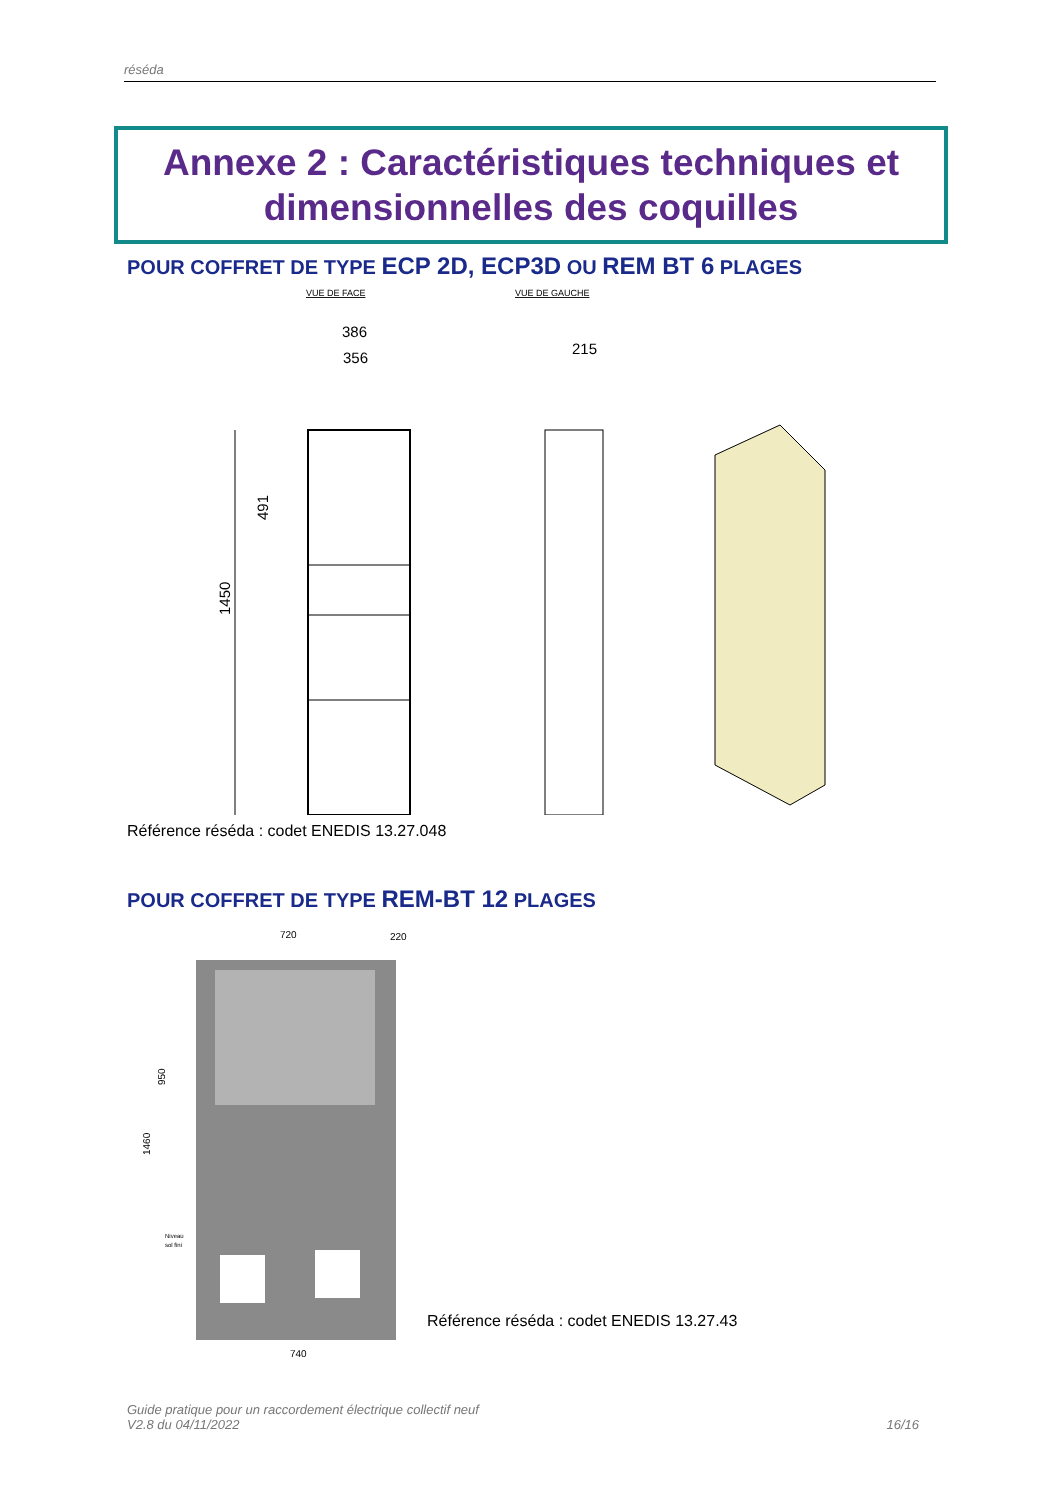réséda
Annexe 2 : Caractéristiques techniques et dimensionnelles des coquilles
POUR COFFRET DE TYPE ECP 2D, ECP3D OU REM BT 6 PLAGES
VUE DE FACE
VUE DE GAUCHE
386
356
215
1450
491
Référence réséda : codet ENEDIS 13.27.048
POUR COFFRET DE TYPE REM-BT 12 PLAGES
720
220
740
950
1460
Niveau
sol fini
Référence réséda : codet ENEDIS 13.27.43
Guide pratique pour un raccordement électrique collectif neuf
V2.8 du 04/11/2022
16/16